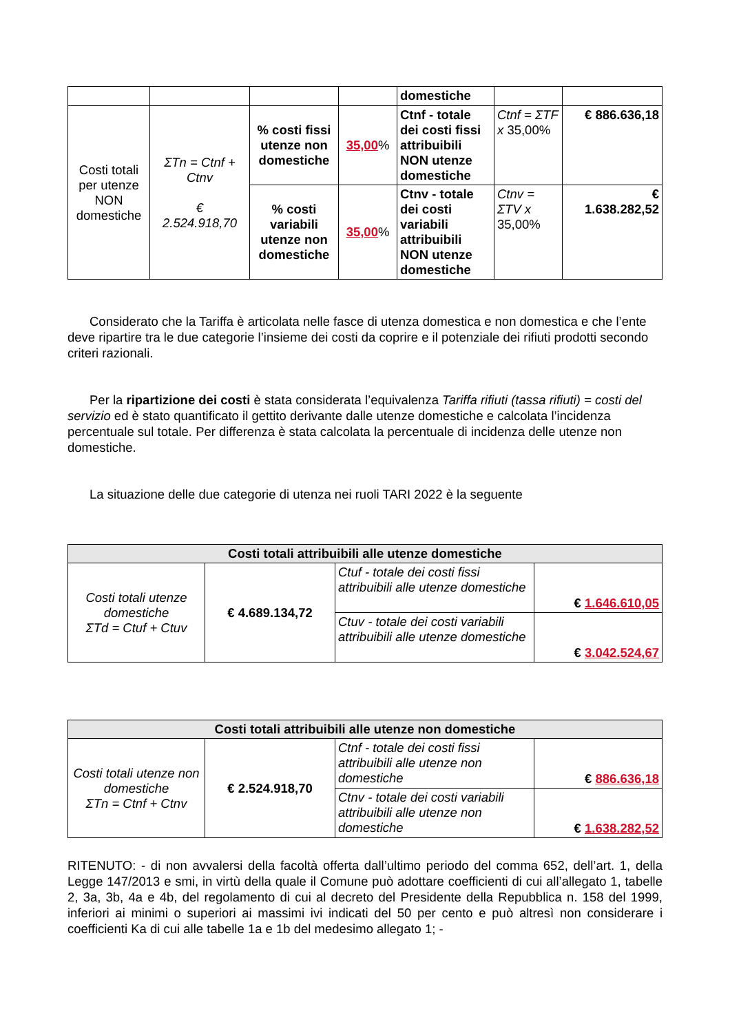| | | | | domestiche | | |
| Costi totali per utenze NON domestiche | ΣTn = Ctnf + Ctnv € 2.524.918,70 | % costi fissi utenze non domestiche | 35,00 % | Ctnf - totale dei costi fissi attribuibili NON utenze domestiche | Ctnf = ΣTF x 35,00% | € 886.636,18 |
| | | % costi variabili utenze non domestiche | 35,00 % | Ctnv - totale dei costi variabili attribuibili NON utenze domestiche | Ctnv = ΣTV x 35,00% | € 1.638.282,52 |
Considerato che la Tariffa è articolata nelle fasce di utenza domestica e non domestica e che l’ente deve ripartire tra le due categorie l’insieme dei costi da coprire e il potenziale dei rifiuti prodotti secondo criteri razionali.
Per la ripartizione dei costi è stata considerata l’equivalenza Tariffa rifiuti (tassa rifiuti) = costi del servizio ed è stato quantificato il gettito derivante dalle utenze domestiche e calcolata l’incidenza percentuale sul totale. Per differenza è stata calcolata la percentuale di incidenza delle utenze non domestiche.
La situazione delle due categorie di utenza nei ruoli TARI 2022 è la seguente
| Costi totali attribuibili alle utenze domestiche | | | |
| --- | --- | --- | --- |
| Costi totali utenze domestiche ΣTd = Ctuf + Ctuv | € 4.689.134,72 | Ctuf - totale dei costi fissi attribuibili alle utenze domestiche | € 1.646.610,05 |
| | | Ctuv - totale dei costi variabili attribuibili alle utenze domestiche | € 3.042.524,67 |
| Costi totali attribuibili alle utenze non domestiche | | | |
| --- | --- | --- | --- |
| Costi totali utenze non domestiche ΣTn = Ctnf + Ctnv | € 2.524.918,70 | Ctnf - totale dei costi fissi attribuibili alle utenze non domestiche | € 886.636,18 |
| | | Ctnv - totale dei costi variabili attribuibili alle utenze non domestiche | € 1.638.282,52 |
RITENUTO: - di non avvalersi della facoltà offerta dall’ultimo periodo del comma 652, dell’art. 1, della Legge 147/2013 e smi, in virtù della quale il Comune può adottare coefficienti di cui all’allegato 1, tabelle 2, 3a, 3b, 4a e 4b, del regolamento di cui al decreto del Presidente della Repubblica n. 158 del 1999, inferiori ai minimi o superiori ai massimi ivi indicati del 50 per cento e può altresì non considerare i coefficienti Ka di cui alle tabelle 1a e 1b del medesimo allegato 1; -